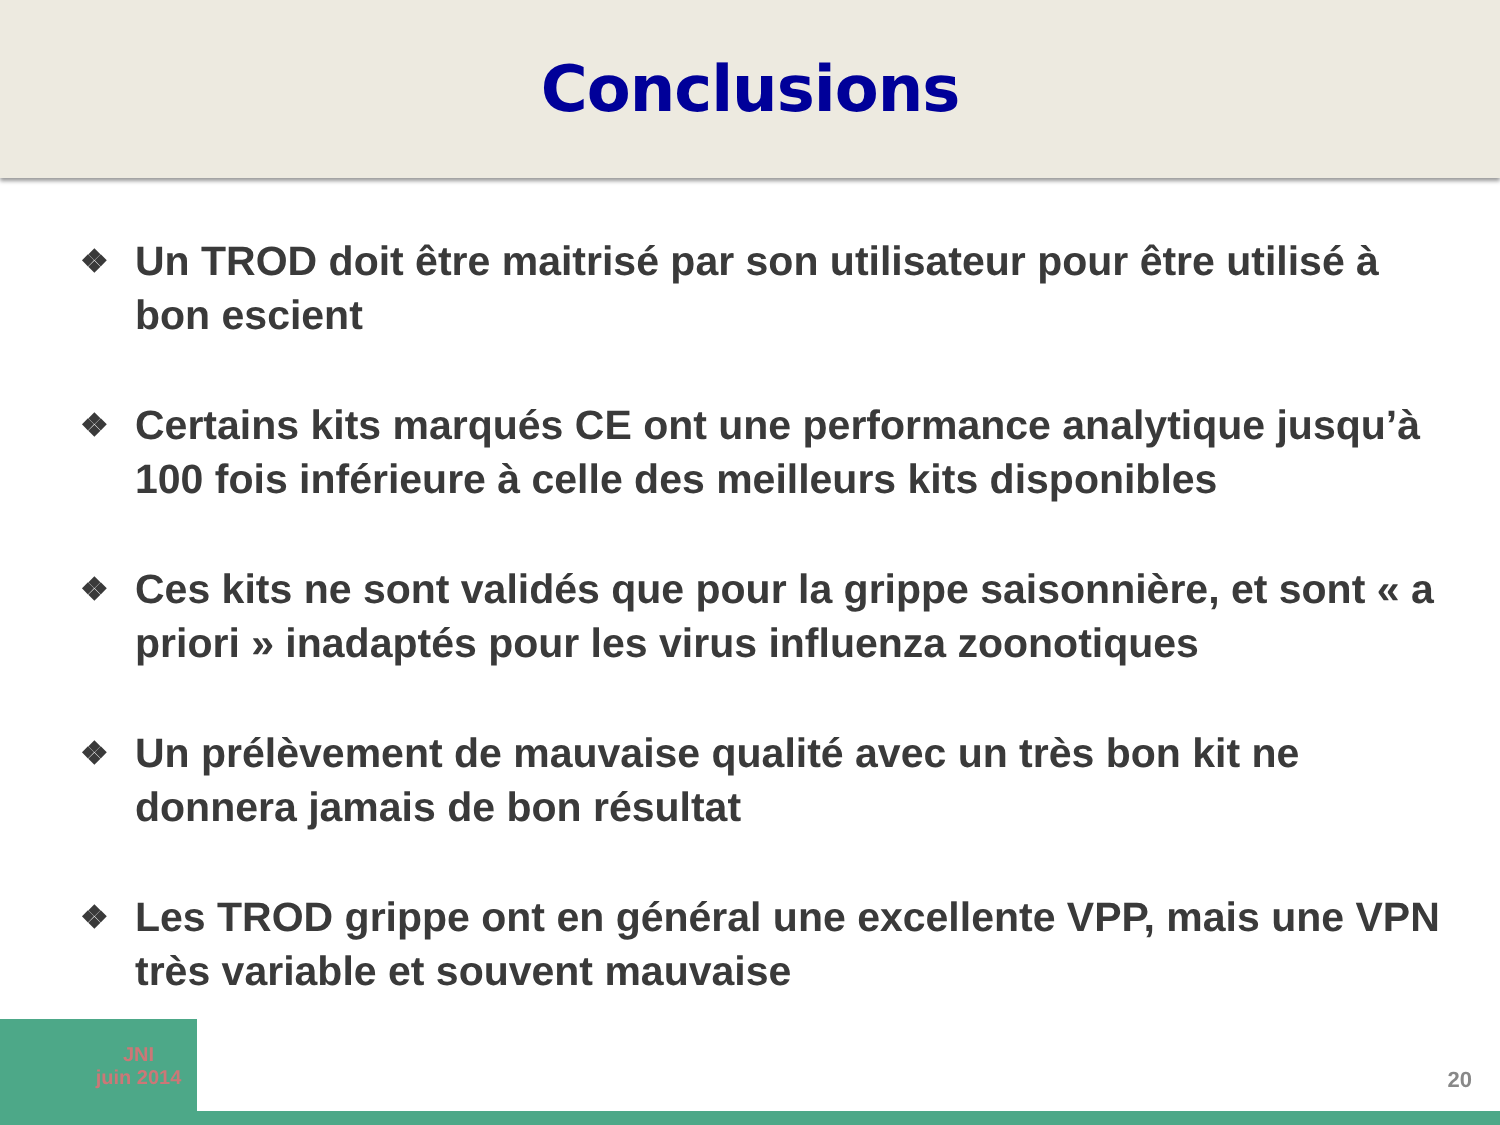Conclusions
❖ Un TROD doit être maitrisé par son utilisateur pour être utilisé à bon escient
❖ Certains kits marqués CE ont une performance analytique jusqu’à 100 fois inférieure à celle des meilleurs kits disponibles
❖ Ces kits ne sont validés que pour la grippe saisonnière, et sont « a priori » inadaptés pour les virus influenza zoonotiques
❖ Un prélèvement de mauvaise qualité avec un très bon kit ne donnera jamais de bon résultat
❖ Les TROD grippe ont en général une excellente VPP, mais une VPN très variable et souvent mauvaise
JNI
juin 2014
20